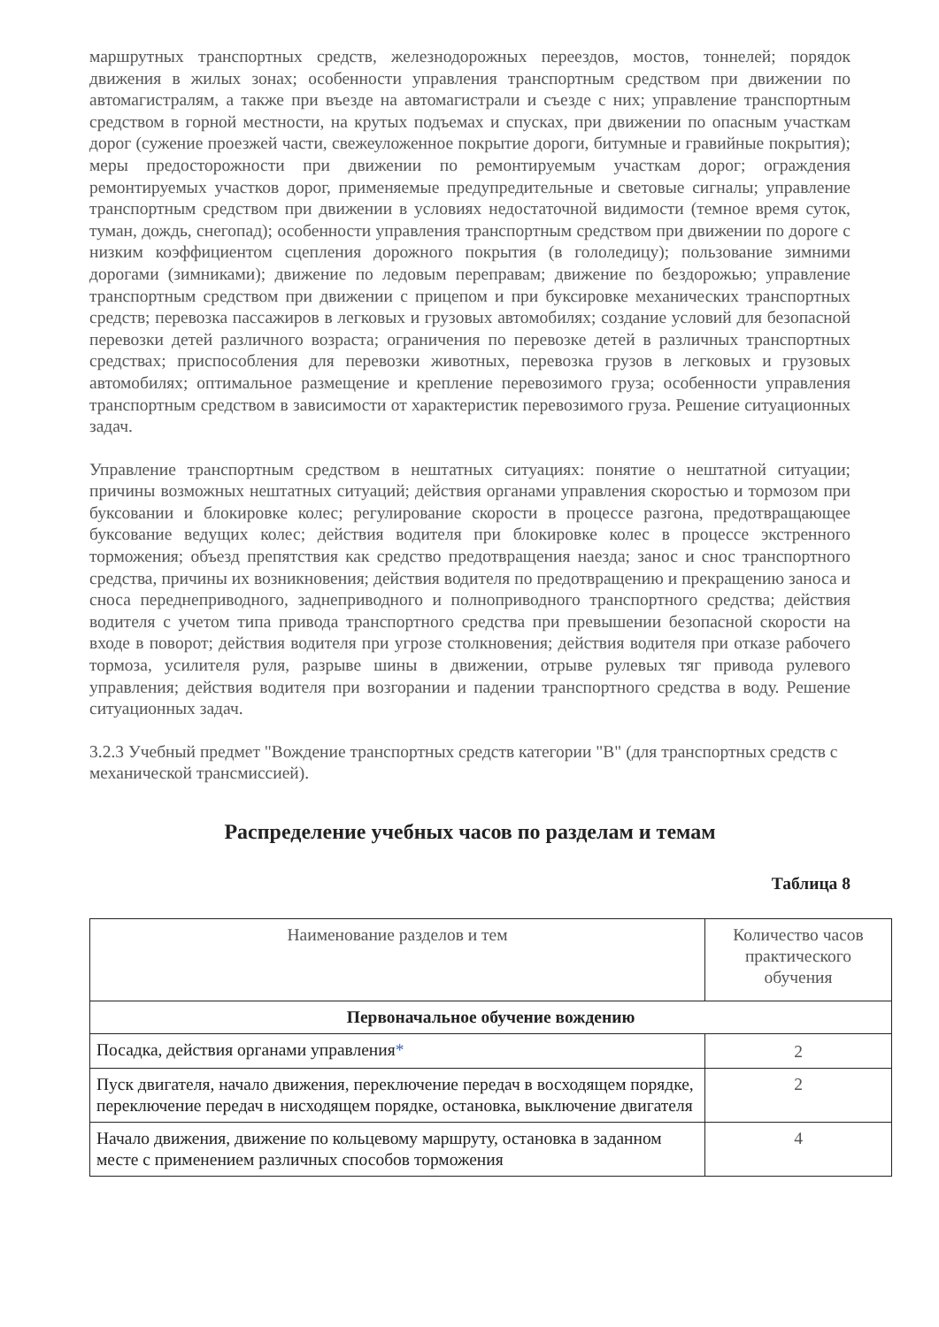маршрутных транспортных средств, железнодорожных переездов, мостов, тоннелей; порядок движения в жилых зонах; особенности управления транспортным средством при движении по автомагистралям, а также при въезде на автомагистрали и съезде с них; управление транспортным средством в горной местности, на крутых подъемах и спусках, при движении по опасным участкам дорог (сужение проезжей части, свежеуложенное покрытие дороги, битумные и гравийные покрытия); меры предосторожности при движении по ремонтируемым участкам дорог; ограждения ремонтируемых участков дорог, применяемые предупредительные и световые сигналы; управление транспортным средством при движении в условиях недостаточной видимости (темное время суток, туман, дождь, снегопад); особенности управления транспортным средством при движении по дороге с низким коэффициентом сцепления дорожного покрытия (в гололедицу); пользование зимними дорогами (зимниками); движение по ледовым переправам; движение по бездорожью; управление транспортным средством при движении с прицепом и при буксировке механических транспортных средств; перевозка пассажиров в легковых и грузовых автомобилях; создание условий для безопасной перевозки детей различного возраста; ограничения по перевозке детей в различных транспортных средствах; приспособления для перевозки животных, перевозка грузов в легковых и грузовых автомобилях; оптимальное размещение и крепление перевозимого груза; особенности управления транспортным средством в зависимости от характеристик перевозимого груза. Решение ситуационных задач.
Управление транспортным средством в нештатных ситуациях: понятие о нештатной ситуации; причины возможных нештатных ситуаций; действия органами управления скоростью и тормозом при буксовании и блокировке колес; регулирование скорости в процессе разгона, предотвращающее буксование ведущих колес; действия водителя при блокировке колес в процессе экстренного торможения; объезд препятствия как средство предотвращения наезда; занос и снос транспортного средства, причины их возникновения; действия водителя по предотвращению и прекращению заноса и сноса переднеприводного, заднеприводного и полноприводного транспортного средства; действия водителя с учетом типа привода транспортного средства при превышении безопасной скорости на входе в поворот; действия водителя при угрозе столкновения; действия водителя при отказе рабочего тормоза, усилителя руля, разрыве шины в движении, отрыве рулевых тяг привода рулевого управления; действия водителя при возгорании и падении транспортного средства в воду. Решение ситуационных задач.
3.2.3 Учебный предмет "Вождение транспортных средств категории "B" (для транспортных средств с механической трансмиссией).
Распределение учебных часов по разделам и темам
Таблица 8
| Наименование разделов и тем | Количество часов практического обучения |
| --- | --- |
| Первоначальное обучение вождению | |
| Посадка, действия органами управления * | 2 |
| Пуск двигателя, начало движения, переключение передач в восходящем порядке, переключение передач в нисходящем порядке, остановка, выключение двигателя | 2 |
| Начало движения, движение по кольцевому маршруту, остановка в заданном месте с применением различных способов торможения | 4 |